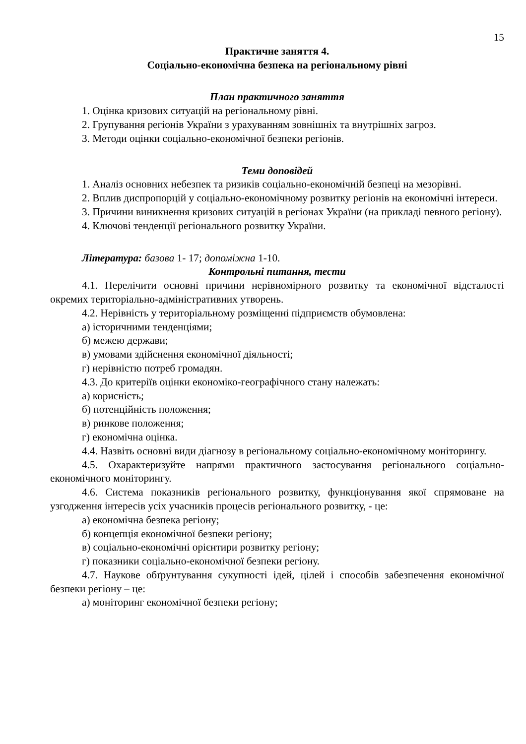15
Практичне заняття 4.
Соціально-економічна безпека на регіональному рівні
План практичного заняття
1. Оцінка кризових ситуацій на регіональному рівні.
2. Групування регіонів України з урахуванням зовнішніх та внутрішніх загроз.
3. Методи оцінки соціально-економічної безпеки регіонів.
Теми доповідей
1. Аналіз основних небезпек та ризиків соціально-економічній безпеці на мезорівні.
2. Вплив диспропорцій у соціально-економічному розвитку регіонів на економічні інтереси.
3. Причини виникнення кризових ситуацій в регіонах України (на прикладі певного регіону).
4. Ключові тенденції регіонального розвитку України.
Література: базова 1- 17; допоміжна 1-10.
Контрольні питання, тести
4.1. Перелічити основні причини нерівномірного розвитку та економічної відсталості окремих територіально-адміністративних утворень.
4.2. Нерівність у територіальному розміщенні підприємств обумовлена:
а) історичними тенденціями;
б) межею держави;
в) умовами здійснення економічної діяльності;
г) нерівністю потреб громадян.
4.3. До критеріїв оцінки економіко-географічного стану належать:
а) корисність;
б) потенційність положення;
в) ринкове положення;
г) економічна оцінка.
4.4. Назвіть основні види діагнозу в регіональному соціально-економічному моніторингу.
4.5. Охарактеризуйте напрями практичного застосування регіонального соціально-економічного моніторингу.
4.6. Система показників регіонального розвитку, функціонування якої спрямоване на узгодження інтересів усіх учасників процесів регіонального розвитку, - це:
а) економічна безпека регіону;
б) концепція економічної безпеки регіону;
в) соціально-економічні орієнтири розвитку регіону;
г) показники соціально-економічної безпеки регіону.
4.7. Наукове обґрунтування сукупності ідей, цілей і способів забезпечення економічної безпеки регіону – це:
а) моніторинг економічної безпеки регіону;